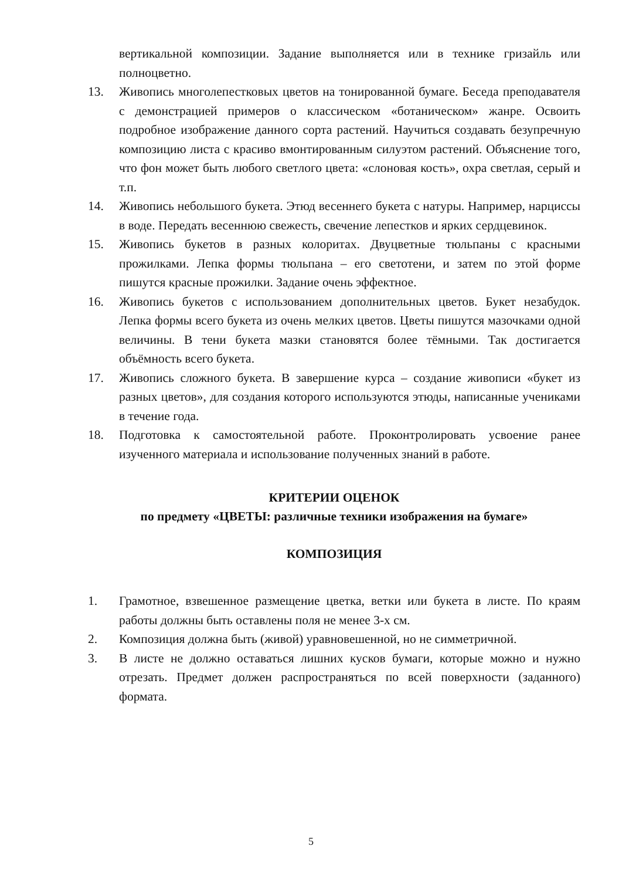вертикальной композиции. Задание выполняется или в технике гризайль или полноцветно.
13. Живопись многолепестковых цветов на тонированной бумаге. Беседа преподавателя с демонстрацией примеров о классическом «ботаническом» жанре. Освоить подробное изображение данного сорта растений. Научиться создавать безупречную композицию листа с красиво вмонтированным силуэтом растений. Объяснение того, что фон может быть любого светлого цвета: «слоновая кость», охра светлая, серый и т.п.
14. Живопись небольшого букета. Этюд весеннего букета с натуры. Например, нарциссы в воде. Передать весеннюю свежесть, свечение лепестков и ярких сердцевинок.
15. Живопись букетов в разных колоритах. Двуцветные тюльпаны с красными прожилками. Лепка формы тюльпана – его светотени, и затем по этой форме пишутся красные прожилки. Задание очень эффектное.
16. Живопись букетов с использованием дополнительных цветов. Букет незабудок. Лепка формы всего букета из очень мелких цветов. Цветы пишутся мазочками одной величины. В тени букета мазки становятся более тёмными. Так достигается объёмность всего букета.
17. Живопись сложного букета. В завершение курса – создание живописи «букет из разных цветов», для создания которого используются этюды, написанные учениками в течение года.
18. Подготовка к самостоятельной работе. Проконтролировать усвоение ранее изученного материала и использование полученных знаний в работе.
КРИТЕРИИ ОЦЕНОК
по предмету «ЦВЕТЫ: различные техники изображения на бумаге»
КОМПОЗИЦИЯ
1. Грамотное, взвешенное размещение цветка, ветки или букета в листе. По краям работы должны быть оставлены поля не менее 3-х см.
2. Композиция должна быть (живой) уравновешенной, но не симметричной.
3. В листе не должно оставаться лишних кусков бумаги, которые можно и нужно отрезать. Предмет должен распространяться по всей поверхности (заданного) формата.
5